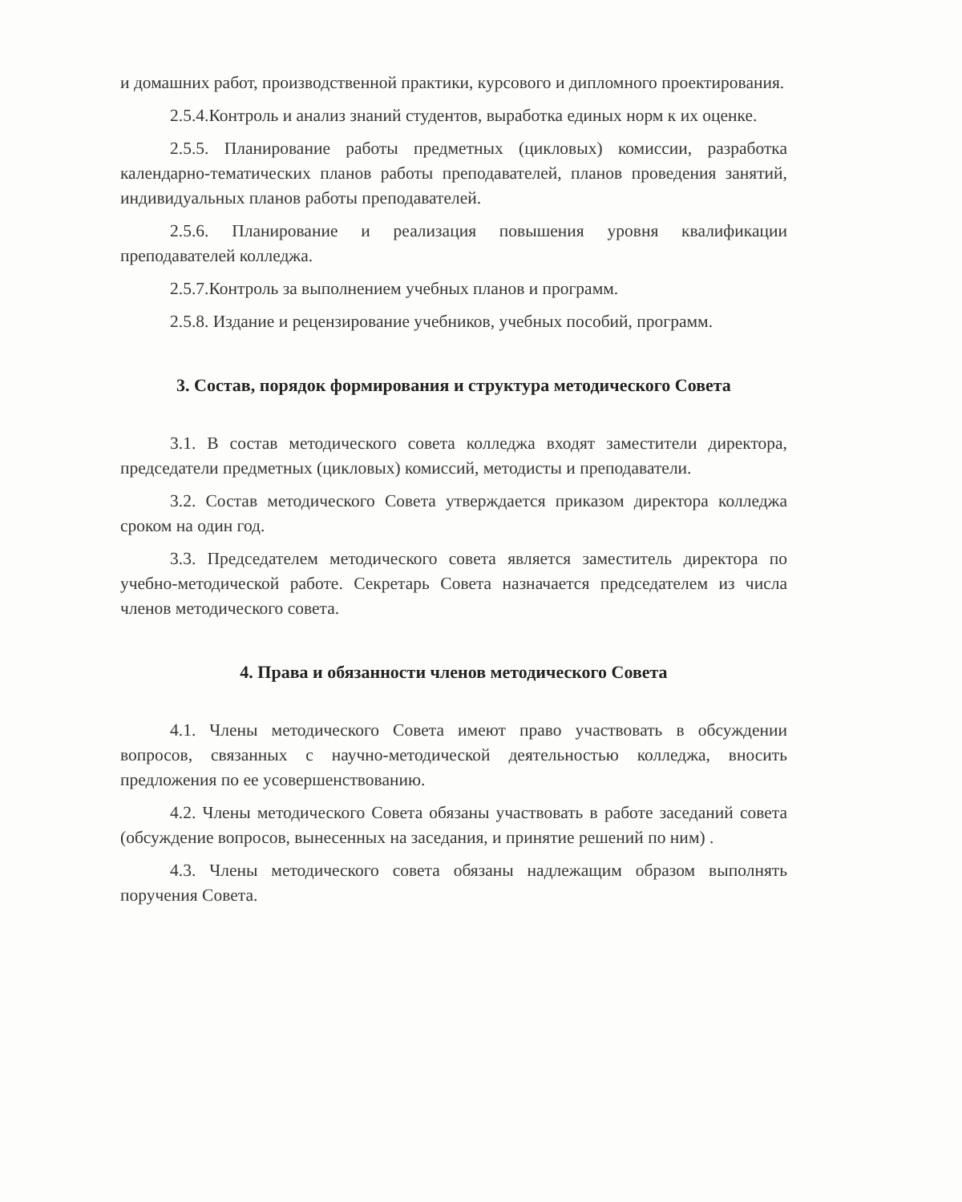и домашних работ, производственной практики, курсового и дипломного проектирования.
2.5.4.Контроль и анализ знаний студентов, выработка единых норм к их оценке.
2.5.5. Планирование работы предметных (цикловых) комиссии, разработка календарно-тематических планов работы преподавателей, планов проведения занятий, индивидуальных планов работы преподавателей.
2.5.6. Планирование и реализация повышения уровня квалификации преподавателей колледжа.
2.5.7.Контроль за выполнением учебных планов и программ.
2.5.8. Издание и рецензирование учебников, учебных пособий, программ.
3. Состав, порядок формирования и структура методического Совета
3.1. В состав методического совета колледжа входят заместители директора, председатели предметных (цикловых) комиссий, методисты и преподаватели.
3.2. Состав методического Совета утверждается приказом директора колледжа сроком на один год.
3.3. Председателем методического совета является заместитель директора по учебно-методической работе. Секретарь Совета назначается председателем из числа членов методического совета.
4. Права и обязанности членов методического Совета
4.1. Члены методического Совета имеют право участвовать в обсуждении вопросов, связанных с научно-методической деятельностью колледжа, вносить предложения по ее усовершенствованию.
4.2. Члены методического Совета обязаны участвовать в работе заседаний совета (обсуждение вопросов, вынесенных на заседания, и принятие решений по ним) .
4.3. Члены методического совета обязаны надлежащим образом выполнять поручения Совета.